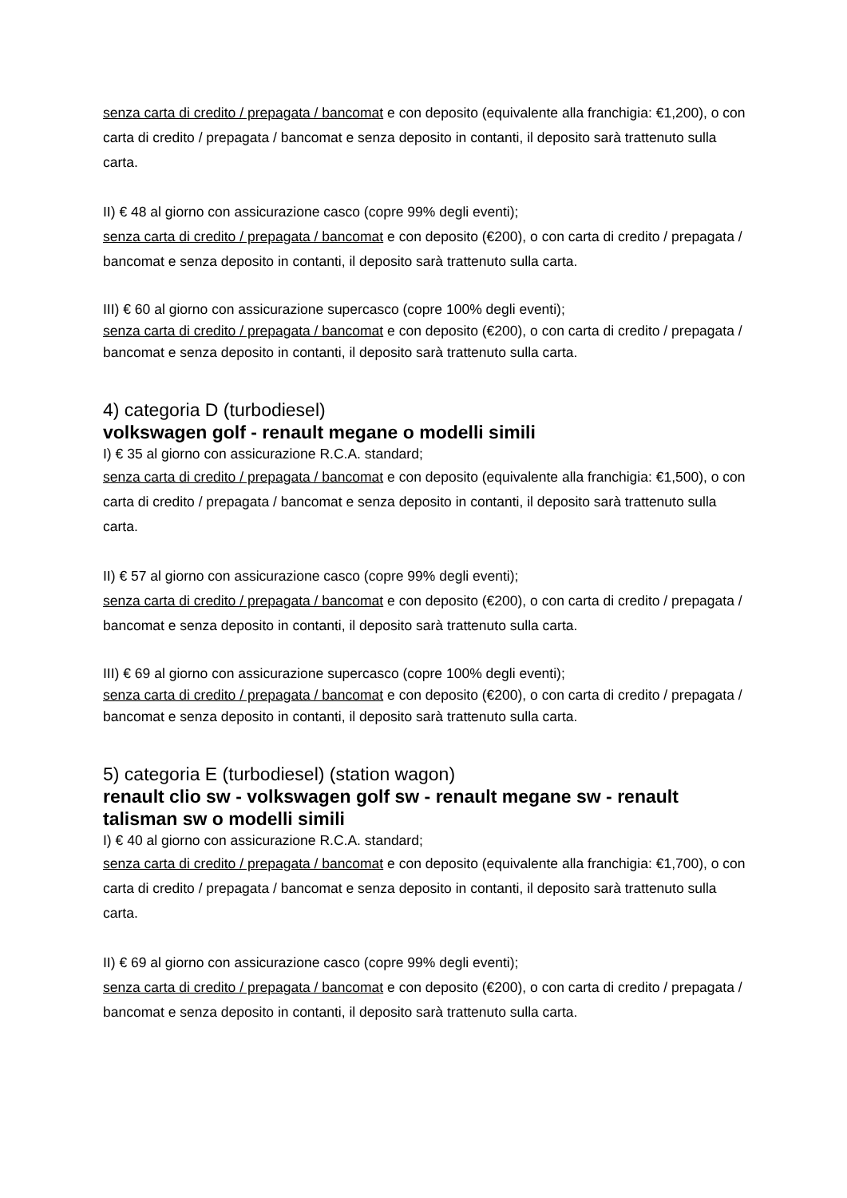senza carta di credito / prepagata / bancomat e con deposito (equivalente alla franchigia: €1,200), o con carta di credito / prepagata / bancomat e senza deposito in contanti, il deposito sarà trattenuto sulla carta.
II) € 48 al giorno con assicurazione casco (copre 99% degli eventi);
senza carta di credito / prepagata / bancomat e con deposito (€200), o con carta di credito / prepagata / bancomat e senza deposito in contanti, il deposito sarà trattenuto sulla carta.
III) € 60 al giorno con assicurazione supercasco (copre 100% degli eventi);
senza carta di credito / prepagata / bancomat e con deposito (€200), o con carta di credito / prepagata / bancomat e senza deposito in contanti, il deposito sarà trattenuto sulla carta.
4) categoria D (turbodiesel)
volkswagen golf - renault megane o modelli simili
I) € 35 al giorno con assicurazione R.C.A. standard;
senza carta di credito / prepagata / bancomat e con deposito (equivalente alla franchigia: €1,500), o con carta di credito / prepagata / bancomat e senza deposito in contanti, il deposito sarà trattenuto sulla carta.
II) € 57 al giorno con assicurazione casco (copre 99% degli eventi);
senza carta di credito / prepagata / bancomat e con deposito (€200), o con carta di credito / prepagata / bancomat e senza deposito in contanti, il deposito sarà trattenuto sulla carta.
III) € 69 al giorno con assicurazione supercasco (copre 100% degli eventi);
senza carta di credito / prepagata / bancomat e con deposito (€200), o con carta di credito / prepagata / bancomat e senza deposito in contanti, il deposito sarà trattenuto sulla carta.
5) categoria E (turbodiesel) (station wagon)
renault clio sw - volkswagen golf sw - renault megane sw - renault talisman sw o modelli simili
I) € 40 al giorno con assicurazione R.C.A. standard;
senza carta di credito / prepagata / bancomat e con deposito (equivalente alla franchigia: €1,700), o con carta di credito / prepagata / bancomat e senza deposito in contanti, il deposito sarà trattenuto sulla carta.
II) € 69 al giorno con assicurazione casco (copre 99% degli eventi);
senza carta di credito / prepagata / bancomat e con deposito (€200), o con carta di credito / prepagata / bancomat e senza deposito in contanti, il deposito sarà trattenuto sulla carta.